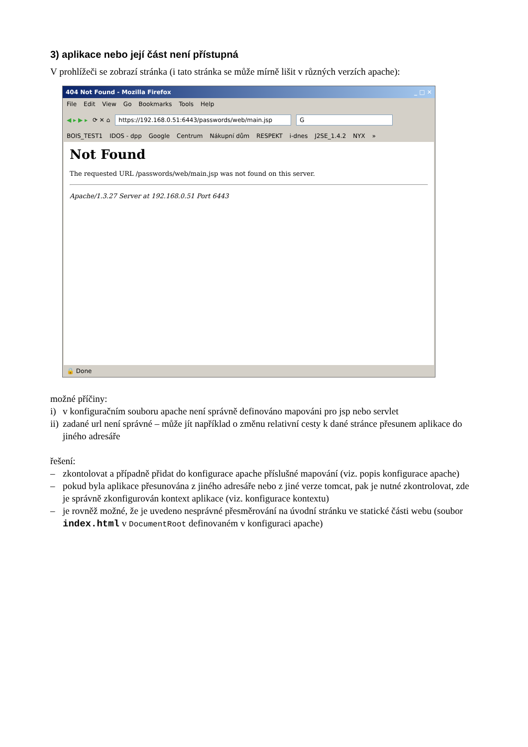3) aplikace nebo její část není přístupná
V prohlížeči se zobrazí stránka (i tato stránka se může mírně lišit v různých verzích apache):
404 Not Found - Mozilla Firefox _ □ ✕
File Edit View Go Bookmarks Tools Help
◀ ▸ ▶ ▸ ⟳ ✕ ⌂ https://192.168.0.51:6443/passwords/web/main.jsp G
BOIS_TEST1 IDOS - dpp Google Centrum Nákupní dům RESPEKT i-dnes J2SE_1.4.2 NYX »
Not Found
The requested URL /passwords/web/main.jsp was not found on this server.
Apache/1.3.27 Server at 192.168.0.51 Port 6443
🔒 Done
možné příčiny:
i) v konfiguračním souboru apache není správně definováno mapováni pro jsp nebo servlet
ii) zadané url není správné – může jít například o změnu relativní cesty k dané stránce přesunem aplikace do jiného adresáře
řešení:
– zkontolovat a případně přidat do konfigurace apache příslušné mapování (viz. popis konfigurace apache)
– pokud byla aplikace přesunována z jiného adresáře nebo z jiné verze tomcat, pak je nutné zkontrolovat, zde je správně zkonfigurován kontext aplikace (viz. konfigurace kontextu)
– je rovněž možné, že je uvedeno nesprávné přesměrování na úvodní stránku ve statické části webu (soubor index.html v DocumentRoot definovaném v konfiguraci apache)